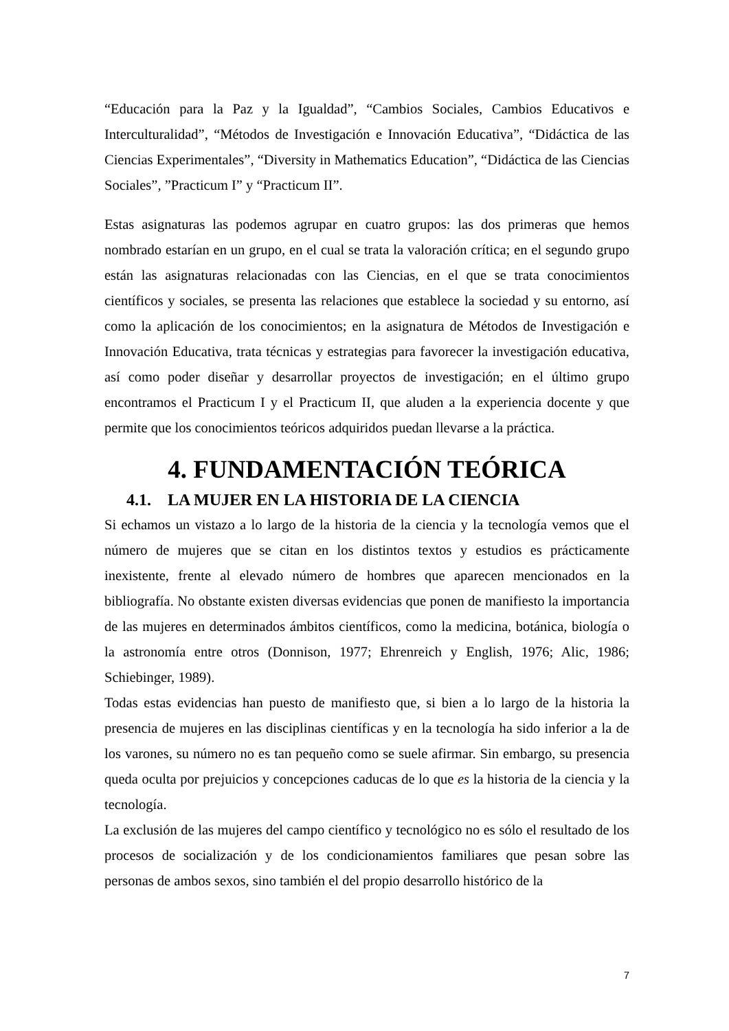“Educación para la Paz y la Igualdad”, “Cambios Sociales, Cambios Educativos e Interculturalidad”, “Métodos de Investigación e Innovación Educativa”, “Didáctica de las Ciencias Experimentales”, “Diversity in Mathematics Education”, “Didáctica de las Ciencias Sociales”, ”Practicum I” y “Practicum II”.
Estas asignaturas las podemos agrupar en cuatro grupos: las dos primeras que hemos nombrado estarían en un grupo, en el cual se trata la valoración crítica; en el segundo grupo están las asignaturas relacionadas con las Ciencias, en el que se trata conocimientos científicos y sociales, se presenta las relaciones que establece la sociedad y su entorno, así como la aplicación de los conocimientos; en la asignatura de Métodos de Investigación e Innovación Educativa, trata técnicas y estrategias para favorecer la investigación educativa, así como poder diseñar y desarrollar proyectos de investigación; en el último grupo encontramos el Practicum I y el Practicum II, que aluden a la experiencia docente y que permite que los conocimientos teóricos adquiridos puedan llevarse a la práctica.
4. FUNDAMENTACIÓN TEÓRICA
4.1. LA MUJER EN LA HISTORIA DE LA CIENCIA
Si echamos un vistazo a lo largo de la historia de la ciencia y la tecnología vemos que el número de mujeres que se citan en los distintos textos y estudios es prácticamente inexistente, frente al elevado número de hombres que aparecen mencionados en la bibliografía. No obstante existen diversas evidencias que ponen de manifiesto la importancia de las mujeres en determinados ámbitos científicos, como la medicina, botánica, biología o la astronomía entre otros (Donnison, 1977; Ehrenreich y English, 1976; Alic, 1986; Schiebinger, 1989).
Todas estas evidencias han puesto de manifiesto que, si bien a lo largo de la historia la presencia de mujeres en las disciplinas científicas y en la tecnología ha sido inferior a la de los varones, su número no es tan pequeño como se suele afirmar. Sin embargo, su presencia queda oculta por prejuicios y concepciones caducas de lo que es la historia de la ciencia y la tecnología.
La exclusión de las mujeres del campo científico y tecnológico no es sólo el resultado de los procesos de socialización y de los condicionamientos familiares que pesan sobre las personas de ambos sexos, sino también el del propio desarrollo histórico de la
7